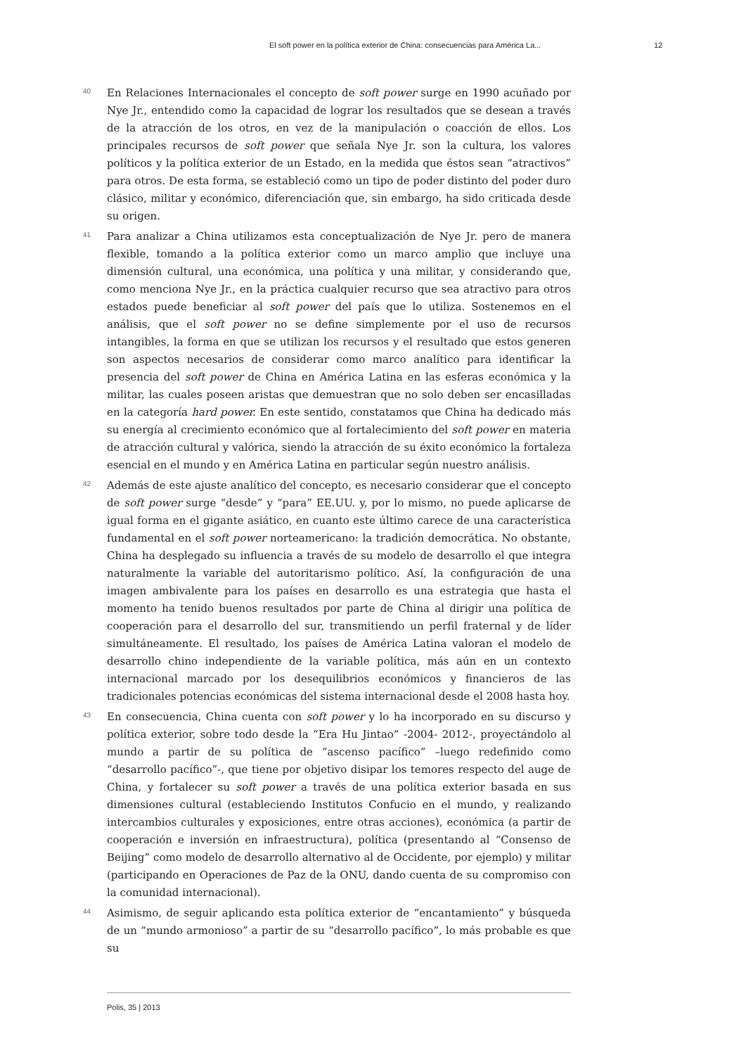El soft power en la política exterior de China: consecuencias para América La... 12
40
En Relaciones Internacionales el concepto de soft power surge en 1990 acuñado por Nye Jr., entendido como la capacidad de lograr los resultados que se desean a través de la atracción de los otros, en vez de la manipulación o coacción de ellos. Los principales recursos de soft power que señala Nye Jr. son la cultura, los valores políticos y la política exterior de un Estado, en la medida que éstos sean “atractivos” para otros. De esta forma, se estableció como un tipo de poder distinto del poder duro clásico, militar y económico, diferenciación que, sin embargo, ha sido criticada desde su origen.
41
Para analizar a China utilizamos esta conceptualización de Nye Jr. pero de manera flexible, tomando a la política exterior como un marco amplio que incluye una dimensión cultural, una económica, una política y una militar, y considerando que, como menciona Nye Jr., en la práctica cualquier recurso que sea atractivo para otros estados puede beneficiar al soft power del país que lo utiliza. Sostenemos en el análisis, que el soft power no se define simplemente por el uso de recursos intangibles, la forma en que se utilizan los recursos y el resultado que estos generen son aspectos necesarios de considerar como marco analítico para identificar la presencia del soft power de China en América Latina en las esferas económica y la militar, las cuales poseen aristas que demuestran que no solo deben ser encasilladas en la categoría hard power. En este sentido, constatamos que China ha dedicado más su energía al crecimiento económico que al fortalecimiento del soft power en materia de atracción cultural y valórica, siendo la atracción de su éxito económico la fortaleza esencial en el mundo y en América Latina en particular según nuestro análisis.
42
Además de este ajuste analítico del concepto, es necesario considerar que el concepto de soft power surge “desde” y “para” EE.UU. y, por lo mismo, no puede aplicarse de igual forma en el gigante asiático, en cuanto este último carece de una característica fundamental en el soft power norteamericano: la tradición democrática. No obstante, China ha desplegado su influencia a través de su modelo de desarrollo el que integra naturalmente la variable del autoritarismo político. Así, la configuración de una imagen ambivalente para los países en desarrollo es una estrategia que hasta el momento ha tenido buenos resultados por parte de China al dirigir una política de cooperación para el desarrollo del sur, transmitiendo un perfil fraternal y de líder simultáneamente. El resultado, los países de América Latina valoran el modelo de desarrollo chino independiente de la variable política, más aún en un contexto internacional marcado por los desequilibrios económicos y financieros de las tradicionales potencias económicas del sistema internacional desde el 2008 hasta hoy.
43
En consecuencia, China cuenta con soft power y lo ha incorporado en su discurso y política exterior, sobre todo desde la “Era Hu Jintao” -2004- 2012-, proyectándolo al mundo a partir de su política de “ascenso pacífico” –luego redefinido como “desarrollo pacífico”-, que tiene por objetivo disipar los temores respecto del auge de China, y fortalecer su soft power a través de una política exterior basada en sus dimensiones cultural (estableciendo Institutos Confucio en el mundo, y realizando intercambios culturales y exposiciones, entre otras acciones), económica (a partir de cooperación e inversión en infraestructura), política (presentando al “Consenso de Beijing” como modelo de desarrollo alternativo al de Occidente, por ejemplo) y militar (participando en Operaciones de Paz de la ONU, dando cuenta de su compromiso con la comunidad internacional).
44
Asimismo, de seguir aplicando esta política exterior de “encantamiento” y búsqueda de un “mundo armonioso” a partir de su “desarrollo pacífico”, lo más probable es que su
Polis, 35 | 2013